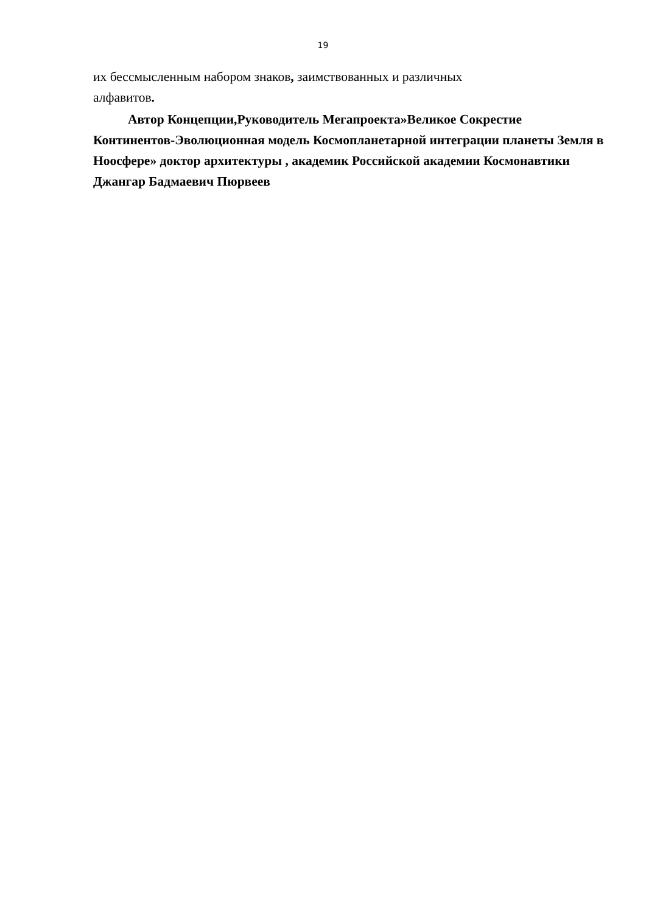19
их бессмысленным набором знаков, заимствованных и различных
алфавитов.
Автор Концепции,Руководитель Мегапроекта»Великое Сокрестие Континентов-Эволюционная модель Космопланетарной интеграции планеты Земля в Ноосфере» доктор архитектуры , академик Российской академии Космонавтики Джангар Бадмаевич Пюрвеев